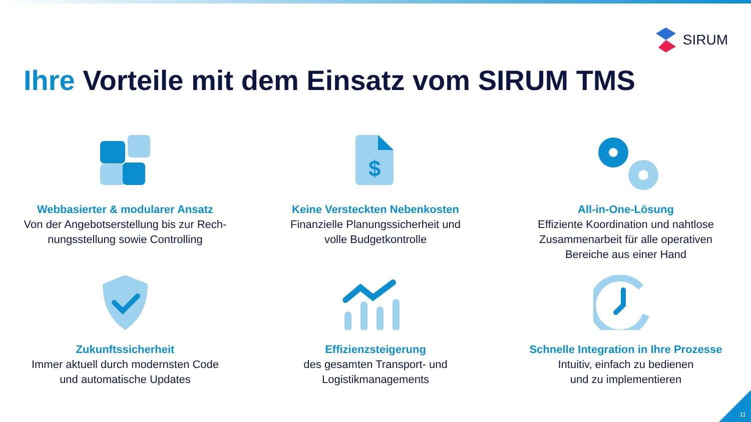SIRUM
Ihre Vorteile mit dem Einsatz vom SIRUM TMS
Webbasierter & modularer Ansatz
Von der Angebotserstellung bis zur Rech-
nungsstellung sowie Controlling
$
Keine Versteckten Nebenkosten
Finanzielle Planungssicherheit und
volle Budgetkontrolle
All-in-One-Lösung
Effiziente Koordination und nahtlose
Zusammenarbeit für alle operativen
Bereiche aus einer Hand
Zukunftssicherheit
Immer aktuell durch modernsten Code
und automatische Updates
Effizienzsteigerung
des gesamten Transport- und
Logistikmanagements
Schnelle Integration in Ihre Prozesse
Intuitiv, einfach zu bedienen
und zu implementieren
11